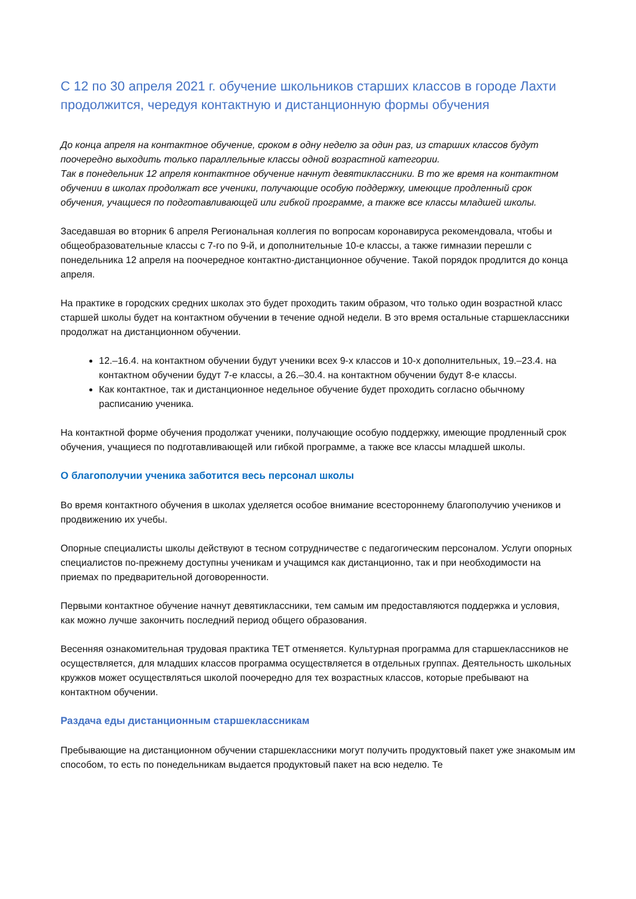С 12 по 30 апреля 2021 г. обучение школьников старших классов в городе Лахти продолжится, чередуя контактную и дистанционную формы обучения
До конца апреля на контактное обучение, сроком в одну неделю за один раз, из старших классов будут поочередно выходить только параллельные классы одной возрастной категории.
Так в понедельник 12 апреля контактное обучение начнут девятиклассники. В то же время на контактном обучении в школах продолжат все ученики, получающие особую поддержку, имеющие продленный срок обучения, учащиеся по подготавливающей или гибкой программе, а также все классы младшей школы.
Заседавшая во вторник 6 апреля Региональная коллегия по вопросам коронавируса рекомендовала, чтобы и общеобразовательные классы с 7-го по 9-й, и дополнительные 10-е классы, а также гимназии перешли с понедельника 12 апреля на поочередное контактно-дистанционное обучение. Такой порядок продлится до конца апреля.
На практике в городских средних школах это будет проходить таким образом, что только один возрастной класс старшей школы будет на контактном обучении в течение одной недели. В это время остальные старшеклассники продолжат на дистанционном обучении.
12.–16.4. на контактном обучении будут ученики всех 9-х классов и 10-х дополнительных, 19.–23.4. на контактном обучении будут 7-е классы, а 26.–30.4. на контактном обучении будут 8-е классы.
Как контактное, так и дистанционное недельное обучение будет проходить согласно обычному расписанию ученика.
На контактной форме обучения продолжат ученики, получающие особую поддержку, имеющие продленный срок обучения, учащиеся по подготавливающей или гибкой программе, а также все классы младшей школы.
О благополучии ученика заботится весь персонал школы
Во время контактного обучения в школах уделяется особое внимание всестороннему благополучию учеников и продвижению их учебы.
Опорные специалисты школы действуют в тесном сотрудничестве с педагогическим персоналом. Услуги опорных специалистов по-прежнему доступны ученикам и учащимся как дистанционно, так и при необходимости на приемах по предварительной договоренности.
Первыми контактное обучение начнут девятиклассники, тем самым им предоставляются поддержка и условия, как можно лучше закончить последний период общего образования.
Весенняя ознакомительная трудовая практика TET отменяется. Культурная программа для старшеклассников не осуществляется, для младших классов программа осуществляется в отдельных группах. Деятельность школьных кружков может осуществляться школой поочередно для тех возрастных классов, которые пребывают на контактном обучении.
Раздача еды дистанционным старшеклассникам
Пребывающие на дистанционном обучении старшеклассники могут получить продуктовый пакет уже знакомым им способом, то есть по понедельникам выдается продуктовый пакет на всю неделю. Те